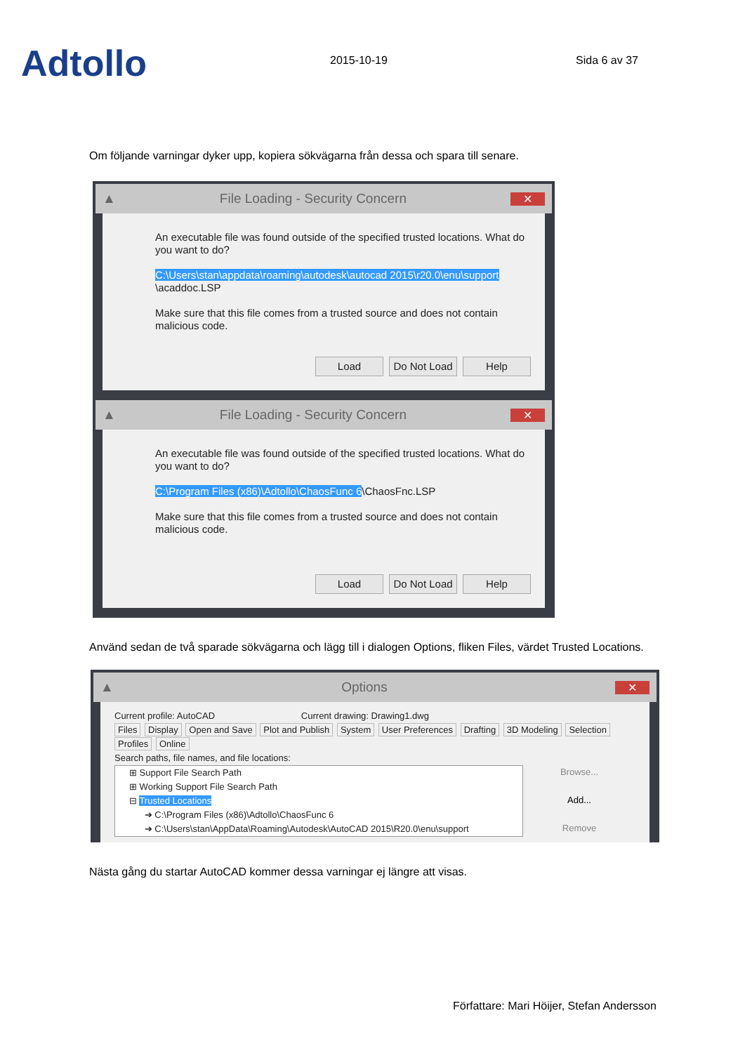Adtollo
2015-10-19
Sida 6 av 37
Om följande varningar dyker upp, kopiera sökvägarna från dessa och spara till senare.
▲ File Loading - Security Concern ✕
An executable file was found outside of the specified trusted locations. What do you want to do?
C:\Users\stan\appdata\roaming\autodesk\autocad 2015\r20.0\enu\support
\acaddoc.LSP
Make sure that this file comes from a trusted source and does not contain malicious code.
Load Do Not Load Help
▲ File Loading - Security Concern ✕
An executable file was found outside of the specified trusted locations. What do you want to do?
C:\Program Files (x86)\Adtollo\ChaosFunc 6\ChaosFnc.LSP
Make sure that this file comes from a trusted source and does not contain malicious code.
Load Do Not Load Help
Använd sedan de två sparade sökvägarna och lägg till i dialogen Options, fliken Files, värdet Trusted Locations.
▲ Options ✕
Current profile: AutoCAD Current drawing: Drawing1.dwg
Files Display Open and Save Plot and Publish System User Preferences Drafting 3D Modeling Selection Profiles Online
Search paths, file names, and file locations:
⊞ Support File Search Path
⊞ Working Support File Search Path
⊟ Trusted Locations
➔ C:\Program Files (x86)\Adtollo\ChaosFunc 6
➔ C:\Users\stan\AppData\Roaming\Autodesk\AutoCAD 2015\R20.0\enu\support
Browse...
Add...
Remove
Nästa gång du startar AutoCAD kommer dessa varningar ej längre att visas.
Författare: Mari Höijer, Stefan Andersson